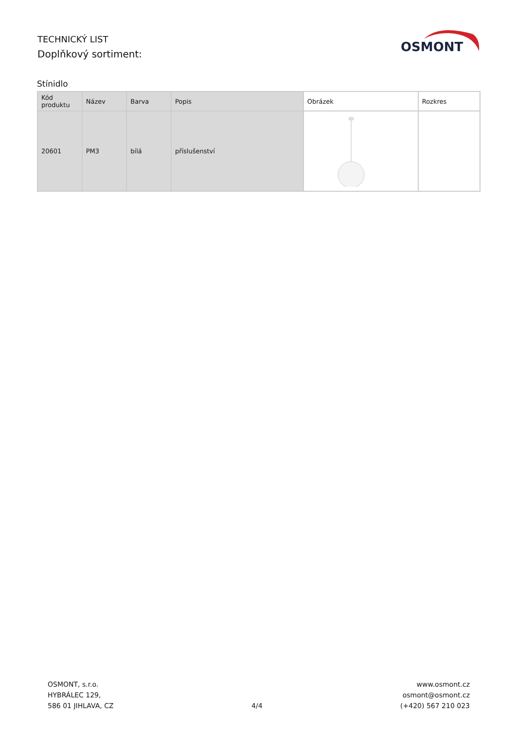TECHNICKÝ LIST
Doplňkový sortiment:
OSMONT
Stínidlo
| Kód produktu | Název | Barva | Popis | Obrázek | Rozkres |
| --- | --- | --- | --- | --- | --- |
| 20601 | PM3 | bílá | příslušenství | | |
OSMONT, s.r.o.
HYBRÁLEC 129,
586 01 JIHLAVA, CZ
4/4
www.osmont.cz
osmont@osmont.cz
(+420) 567 210 023